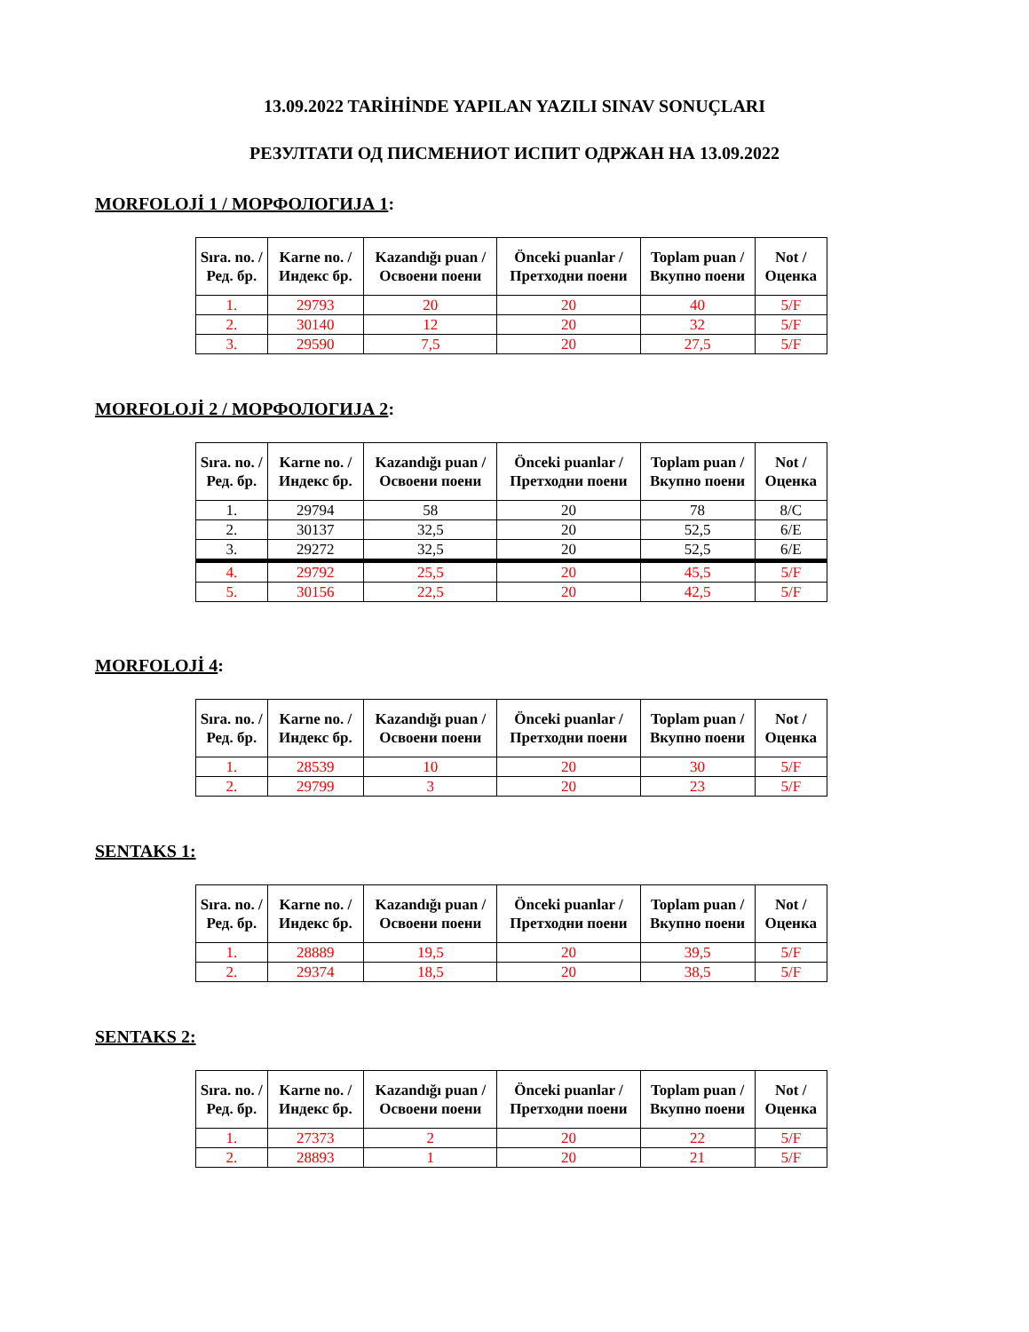13.09.2022 TARİHİNDE YAPILAN YAZILI SINAV SONUÇLARI
РЕЗУЛТАТИ ОД ПИСМЕНИОТ ИСПИТ ОДРЖАН НА 13.09.2022
MORFOLOJİ 1 / МОРФОЛОГИЈА 1:
| Sıra. no. / Ред. бр. | Karne no. / Индекс бр. | Kazandığı puan / Освоени поени | Önceki puanlar / Претходни поени | Toplam puan / Вкупно поени | Not / Оценка |
| --- | --- | --- | --- | --- | --- |
| 1. | 29793 | 20 | 20 | 40 | 5/F |
| 2. | 30140 | 12 | 20 | 32 | 5/F |
| 3. | 29590 | 7,5 | 20 | 27,5 | 5/F |
MORFOLOJİ 2 / МОРФОЛОГИЈА 2:
| Sıra. no. / Ред. бр. | Karne no. / Индекс бр. | Kazandığı puan / Освоени поени | Önceki puanlar / Претходни поени | Toplam puan / Вкупно поени | Not / Оценка |
| --- | --- | --- | --- | --- | --- |
| 1. | 29794 | 58 | 20 | 78 | 8/C |
| 2. | 30137 | 32,5 | 20 | 52,5 | 6/E |
| 3. | 29272 | 32,5 | 20 | 52,5 | 6/E |
| 4. | 29792 | 25,5 | 20 | 45,5 | 5/F |
| 5. | 30156 | 22,5 | 20 | 42,5 | 5/F |
MORFOLOJİ 4:
| Sıra. no. / Ред. бр. | Karne no. / Индекс бр. | Kazandığı puan / Освоени поени | Önceki puanlar / Претходни поени | Toplam puan / Вкупно поени | Not / Оценка |
| --- | --- | --- | --- | --- | --- |
| 1. | 28539 | 10 | 20 | 30 | 5/F |
| 2. | 29799 | 3 | 20 | 23 | 5/F |
SENTAKS 1:
| Sıra. no. / Ред. бр. | Karne no. / Индекс бр. | Kazandığı puan / Освоени поени | Önceki puanlar / Претходни поени | Toplam puan / Вкупно поени | Not / Оценка |
| --- | --- | --- | --- | --- | --- |
| 1. | 28889 | 19,5 | 20 | 39,5 | 5/F |
| 2. | 29374 | 18,5 | 20 | 38,5 | 5/F |
SENTAKS 2:
| Sıra. no. / Ред. бр. | Karne no. / Индекс бр. | Kazandığı puan / Освоени поени | Önceki puanlar / Претходни поени | Toplam puan / Вкупно поени | Not / Оценка |
| --- | --- | --- | --- | --- | --- |
| 1. | 27373 | 2 | 20 | 22 | 5/F |
| 2. | 28893 | 1 | 20 | 21 | 5/F |